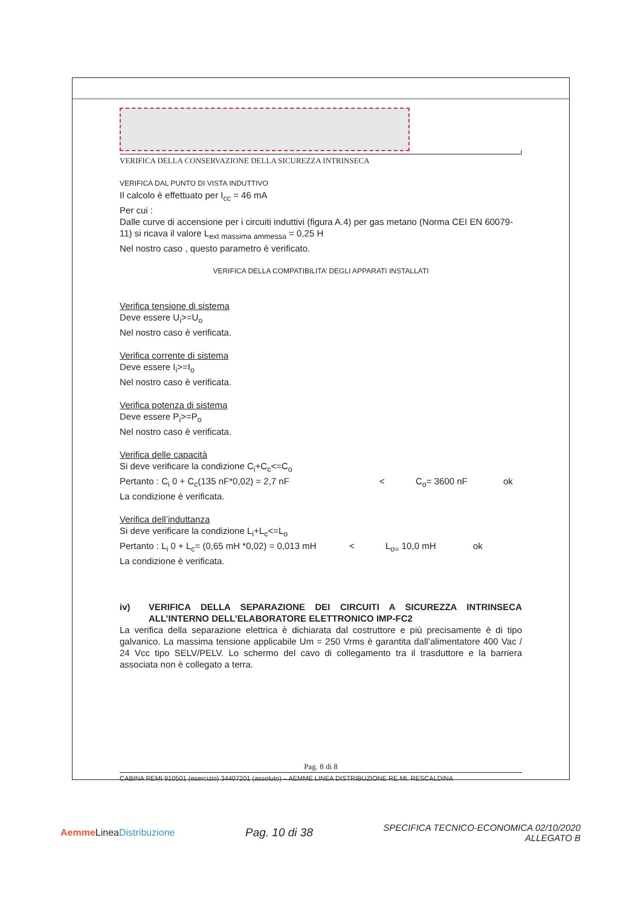VERIFICA DELLA CONSERVAZIONE DELLA SICUREZZA INTRINSECA
VERIFICA DAL PUNTO DI VISTA INDUTTIVO
Il calcolo è effettuato per I<sub>cc</sub> = 46 mA
Per cui :
Dalle curve di accensione per i circuiti induttivi (figura A.4) per gas metano (Norma CEI EN 60079-11) si ricava il valore L<sub>ext massima ammessa</sub> = 0,25 H
Nel nostro caso , questo parametro è verificato.
VERIFICA DELLA COMPATIBILITA’ DEGLI APPARATI INSTALLATI
Verifica tensione di sistema
Deve essere U<sub>i</sub>>=U<sub>o</sub>
Nel nostro caso è verificata.
Verifica corrente di sistema
Deve essere I<sub>i</sub>>=I<sub>o</sub>
Nel nostro caso è verificata.
Verifica potenza di sistema
Deve essere P<sub>i</sub>>=P<sub>o</sub>
Nel nostro caso è verificata.
Verifica delle capacità
Si deve verificare la condizione C<sub>i</sub>+C<sub>c</sub><=C<sub>o</sub>
Pertanto : C<sub>i</sub> 0 + C<sub>c</sub>(135 nF*0,02) = 2,7 nF < C<sub>o</sub>= 3600 nF ok
La condizione è verificata.
Verifica dell’induttanza
Si deve verificare la condizione L<sub>i</sub>+L<sub>c</sub><=L<sub>o</sub>
Pertanto : L<sub>i</sub> 0 + L<sub>c</sub>= (0,65 mH *0,02) = 0,013 mH < L<sub>o=</sub> 10,0 mH ok
La condizione è verificata.
iv) VERIFICA DELLA SEPARAZIONE DEI CIRCUITI A SICUREZZA INTRINSECA ALL’INTERNO DELL’ELABORATORE ELETTRONICO IMP-FC2
La verifica della separazione elettrica è dichiarata dal costruttore e più precisamente è di tipo galvanico. La massima tensione applicabile Um = 250 Vrms è garantita dall’alimentatore 400 Vac / 24 Vcc tipo SELV/PELV. Lo schermo del cavo di collegamento tra il trasduttore e la barriera associata non è collegato a terra.
Pag. 8 di 8
CABINA REMI 910501 (esercizio) 34407201 (assoluto) – AEMME LINEA DISTRIBUZIONE RE.MI. RESCALDINA
Aemme LineaDistribuzione
Pag. 10 di 38
SPECIFICA TECNICO-ECONOMICA 02/10/2020
ALLEGATO B